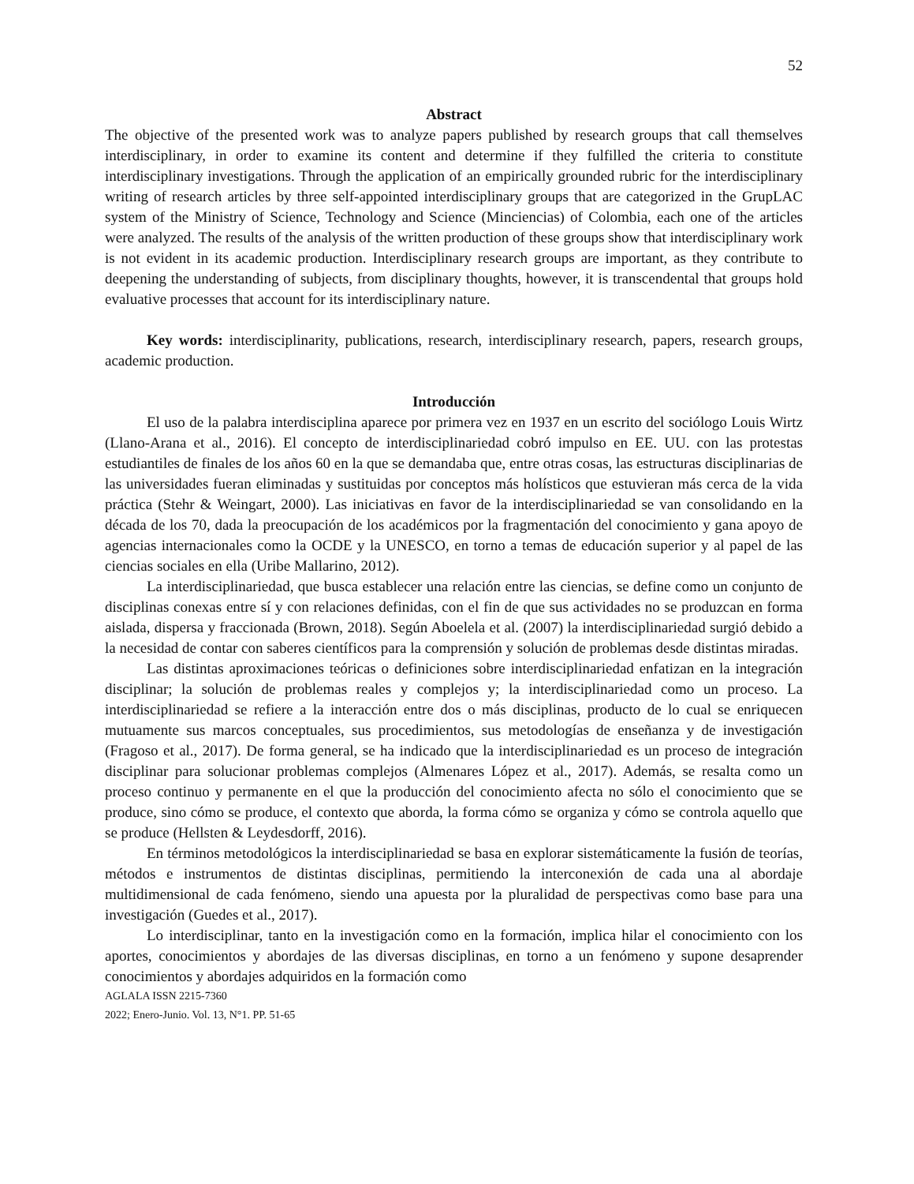52
Abstract
The objective of the presented work was to analyze papers published by research groups that call themselves interdisciplinary, in order to examine its content and determine if they fulfilled the criteria to constitute interdisciplinary investigations. Through the application of an empirically grounded rubric for the interdisciplinary writing of research articles by three self-appointed interdisciplinary groups that are categorized in the GrupLAC system of the Ministry of Science, Technology and Science (Minciencias) of Colombia, each one of the articles were analyzed. The results of the analysis of the written production of these groups show that interdisciplinary work is not evident in its academic production. Interdisciplinary research groups are important, as they contribute to deepening the understanding of subjects, from disciplinary thoughts, however, it is transcendental that groups hold evaluative processes that account for its interdisciplinary nature.
Key words: interdisciplinarity, publications, research, interdisciplinary research, papers, research groups, academic production.
Introducción
El uso de la palabra interdisciplina aparece por primera vez en 1937 en un escrito del sociólogo Louis Wirtz (Llano-Arana et al., 2016). El concepto de interdisciplinariedad cobró impulso en EE. UU. con las protestas estudiantiles de finales de los años 60 en la que se demandaba que, entre otras cosas, las estructuras disciplinarias de las universidades fueran eliminadas y sustituidas por conceptos más holísticos que estuvieran más cerca de la vida práctica (Stehr & Weingart, 2000). Las iniciativas en favor de la interdisciplinariedad se van consolidando en la década de los 70, dada la preocupación de los académicos por la fragmentación del conocimiento y gana apoyo de agencias internacionales como la OCDE y la UNESCO, en torno a temas de educación superior y al papel de las ciencias sociales en ella (Uribe Mallarino, 2012).
La interdisciplinariedad, que busca establecer una relación entre las ciencias, se define como un conjunto de disciplinas conexas entre sí y con relaciones definidas, con el fin de que sus actividades no se produzcan en forma aislada, dispersa y fraccionada (Brown, 2018). Según Aboelela et al. (2007) la interdisciplinariedad surgió debido a la necesidad de contar con saberes científicos para la comprensión y solución de problemas desde distintas miradas.
Las distintas aproximaciones teóricas o definiciones sobre interdisciplinariedad enfatizan en la integración disciplinar; la solución de problemas reales y complejos y; la interdisciplinariedad como un proceso. La interdisciplinariedad se refiere a la interacción entre dos o más disciplinas, producto de lo cual se enriquecen mutuamente sus marcos conceptuales, sus procedimientos, sus metodologías de enseñanza y de investigación (Fragoso et al., 2017). De forma general, se ha indicado que la interdisciplinariedad es un proceso de integración disciplinar para solucionar problemas complejos (Almenares López et al., 2017). Además, se resalta como un proceso continuo y permanente en el que la producción del conocimiento afecta no sólo el conocimiento que se produce, sino cómo se produce, el contexto que aborda, la forma cómo se organiza y cómo se controla aquello que se produce (Hellsten & Leydesdorff, 2016).
En términos metodológicos la interdisciplinariedad se basa en explorar sistemáticamente la fusión de teorías, métodos e instrumentos de distintas disciplinas, permitiendo la interconexión de cada una al abordaje multidimensional de cada fenómeno, siendo una apuesta por la pluralidad de perspectivas como base para una investigación (Guedes et al., 2017).
Lo interdisciplinar, tanto en la investigación como en la formación, implica hilar el conocimiento con los aportes, conocimientos y abordajes de las diversas disciplinas, en torno a un fenómeno y supone desaprender conocimientos y abordajes adquiridos en la formación como
AGLALA ISSN 2215-7360
2022; Enero-Junio. Vol. 13, N°1. PP. 51-65